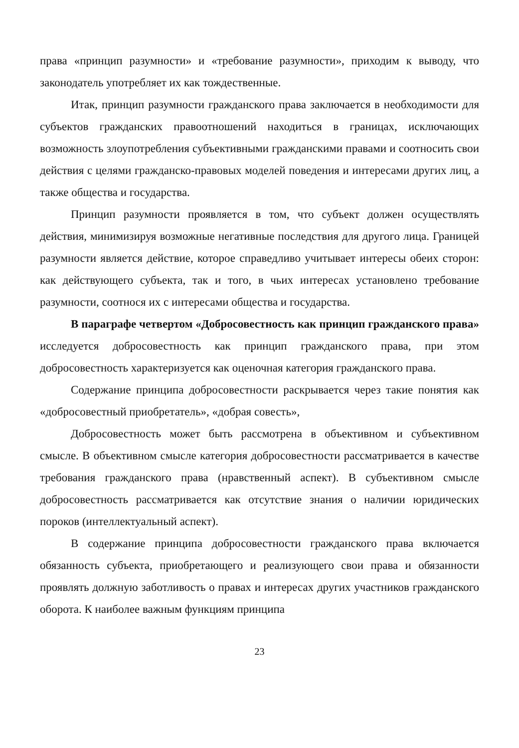права «принцип разумности» и «требование разумности», приходим к выводу, что законодатель употребляет их как тождественные.
Итак, принцип разумности гражданского права заключается в необходимости для субъектов гражданских правоотношений находиться в границах, исключающих возможность злоупотребления субъективными гражданскими правами и соотносить свои действия с целями гражданско-правовых моделей поведения и интересами других лиц, а также общества и государства.
Принцип разумности проявляется в том, что субъект должен осуществлять действия, минимизируя возможные негативные последствия для другого лица. Границей разумности является действие, которое справедливо учитывает интересы обеих сторон: как действующего субъекта, так и того, в чьих интересах установлено требование разумности, соотнося их с интересами общества и государства.
В параграфе четвертом «Добросовестность как принцип гражданского права» исследуется добросовестность как принцип гражданского права, при этом добросовестность характеризуется как оценочная категория гражданского права.
Содержание принципа добросовестности раскрывается через такие понятия как «добросовестный приобретатель», «добрая совесть»,
Добросовестность может быть рассмотрена в объективном и субъективном смысле. В объективном смысле категория добросовестности рассматривается в качестве требования гражданского права (нравственный аспект). В субъективном смысле добросовестность рассматривается как отсутствие знания о наличии юридических пороков (интеллектуальный аспект).
В содержание принципа добросовестности гражданского права включается обязанность субъекта, приобретающего и реализующего свои права и обязанности проявлять должную заботливость о правах и интересах других участников гражданского оборота. К наиболее важным функциям принципа
23